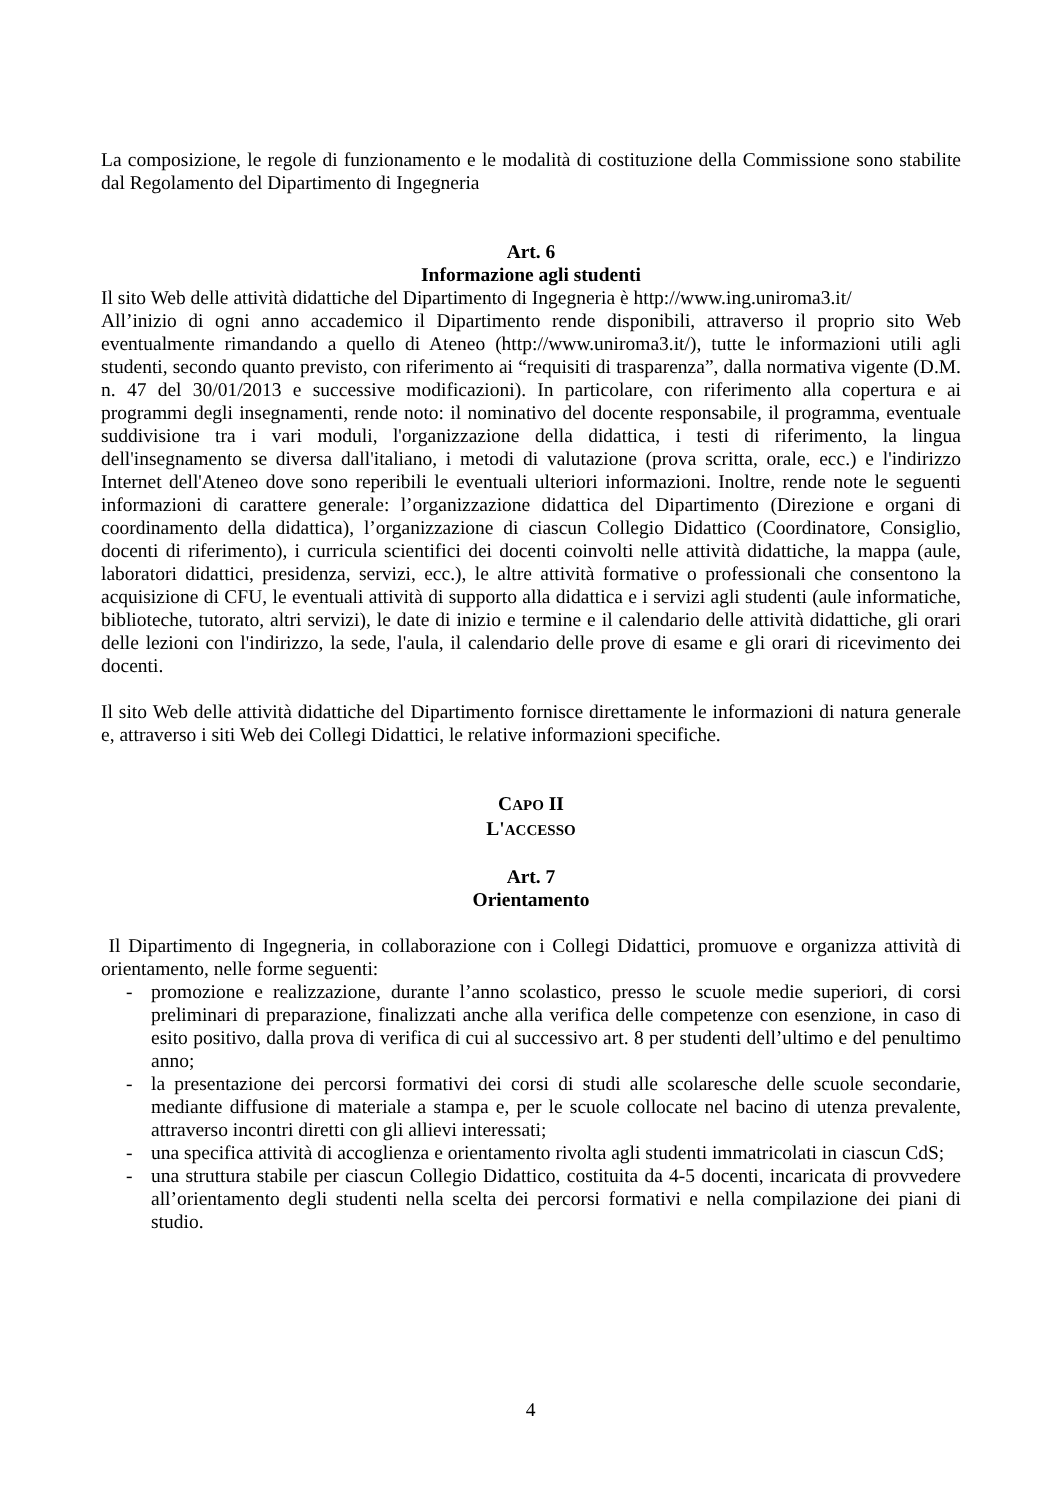La composizione, le regole di funzionamento e le modalità di costituzione della Commissione sono stabilite dal Regolamento del Dipartimento di Ingegneria
Art. 6
Informazione agli studenti
Il sito Web delle attività didattiche del Dipartimento di Ingegneria è http://www.ing.uniroma3.it/
All’inizio di ogni anno accademico il Dipartimento rende disponibili, attraverso il proprio sito Web eventualmente rimandando a quello di Ateneo (http://www.uniroma3.it/), tutte le informazioni utili agli studenti, secondo quanto previsto, con riferimento ai “requisiti di trasparenza”, dalla normativa vigente (D.M. n. 47 del 30/01/2013 e successive modificazioni). In particolare, con riferimento alla copertura e ai programmi degli insegnamenti, rende noto: il nominativo del docente responsabile, il programma, eventuale suddivisione tra i vari moduli, l'organizzazione della didattica, i testi di riferimento, la lingua dell'insegnamento se diversa dall'italiano, i metodi di valutazione (prova scritta, orale, ecc.) e l'indirizzo Internet dell'Ateneo dove sono reperibili le eventuali ulteriori informazioni. Inoltre, rende note le seguenti informazioni di carattere generale: l’organizzazione didattica del Dipartimento (Direzione e organi di coordinamento della didattica), l’organizzazione di ciascun Collegio Didattico (Coordinatore, Consiglio, docenti di riferimento), i curricula scientifici dei docenti coinvolti nelle attività didattiche, la mappa (aule, laboratori didattici, presidenza, servizi, ecc.), le altre attività formative o professionali che consentono la acquisizione di CFU, le eventuali attività di supporto alla didattica e i servizi agli studenti (aule informatiche, biblioteche, tutorato, altri servizi), le date di inizio e termine e il calendario delle attività didattiche, gli orari delle lezioni con l'indirizzo, la sede, l'aula, il calendario delle prove di esame e gli orari di ricevimento dei docenti.
Il sito Web delle attività didattiche del Dipartimento fornisce direttamente le informazioni di natura generale e, attraverso i siti Web dei Collegi Didattici, le relative informazioni specifiche.
CAPO II
L'ACCESSO
Art. 7
Orientamento
Il Dipartimento di Ingegneria, in collaborazione con i Collegi Didattici, promuove e organizza attività di orientamento, nelle forme seguenti:
- promozione e realizzazione, durante l’anno scolastico, presso le scuole medie superiori, di corsi preliminari di preparazione, finalizzati anche alla verifica delle competenze con esenzione, in caso di esito positivo, dalla prova di verifica di cui al successivo art. 8 per studenti dell’ultimo e del penultimo anno;
- la presentazione dei percorsi formativi dei corsi di studi alle scolaresche delle scuole secondarie, mediante diffusione di materiale a stampa e, per le scuole collocate nel bacino di utenza prevalente, attraverso incontri diretti con gli allievi interessati;
- una specifica attività di accoglienza e orientamento rivolta agli studenti immatricolati in ciascun CdS;
- una struttura stabile per ciascun Collegio Didattico, costituita da 4-5 docenti, incaricata di provvedere all’orientamento degli studenti nella scelta dei percorsi formativi e nella compilazione dei piani di studio.
4